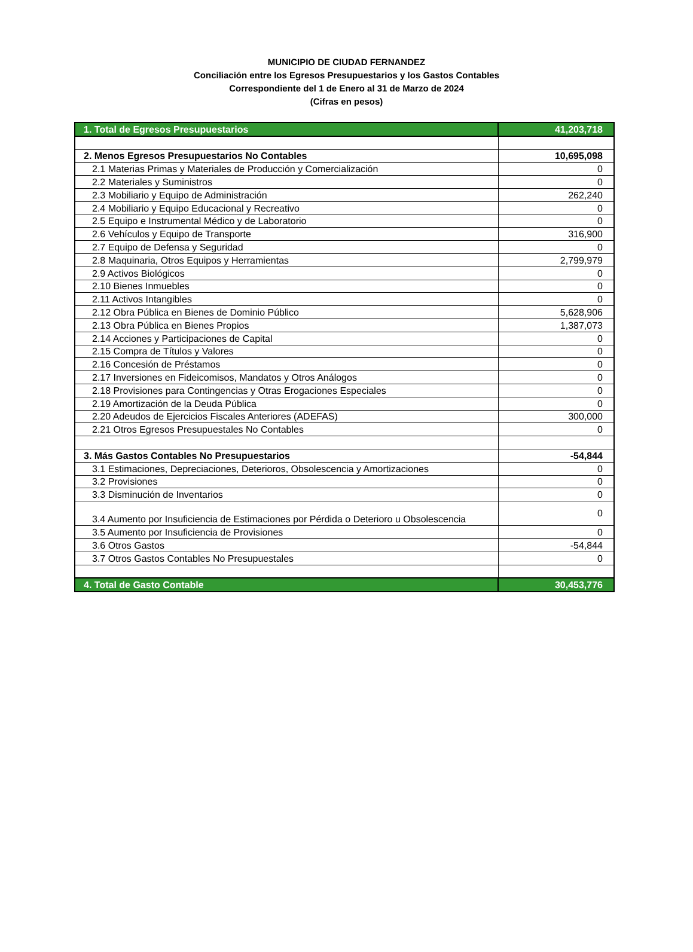MUNICIPIO DE CIUDAD FERNANDEZ
Conciliación entre los Egresos Presupuestarios y los Gastos Contables
Correspondiente del 1 de Enero al 31 de Marzo de 2024
(Cifras en pesos)
| 1. Total de Egresos Presupuestarios | 41,203,718 |
| 2. Menos Egresos Presupuestarios No Contables | 10,695,098 |
| 2.1 Materias Primas y Materiales de Producción y Comercialización | 0 |
| 2.2 Materiales y Suministros | 0 |
| 2.3 Mobiliario y Equipo de Administración | 262,240 |
| 2.4 Mobiliario y Equipo Educacional y Recreativo | 0 |
| 2.5 Equipo e Instrumental Médico y de Laboratorio | 0 |
| 2.6 Vehículos y Equipo de Transporte | 316,900 |
| 2.7 Equipo de Defensa y Seguridad | 0 |
| 2.8 Maquinaria, Otros Equipos y Herramientas | 2,799,979 |
| 2.9 Activos Biológicos | 0 |
| 2.10 Bienes Inmuebles | 0 |
| 2.11 Activos Intangibles | 0 |
| 2.12 Obra Pública en Bienes de Dominio Público | 5,628,906 |
| 2.13 Obra Pública en Bienes Propios | 1,387,073 |
| 2.14 Acciones y Participaciones de Capital | 0 |
| 2.15 Compra de Títulos y Valores | 0 |
| 2.16 Concesión de Préstamos | 0 |
| 2.17 Inversiones en Fideicomisos, Mandatos y Otros Análogos | 0 |
| 2.18 Provisiones para Contingencias y Otras Erogaciones Especiales | 0 |
| 2.19 Amortización de la Deuda Pública | 0 |
| 2.20 Adeudos de Ejercicios Fiscales Anteriores (ADEFAS) | 300,000 |
| 2.21 Otros Egresos Presupuestales No Contables | 0 |
| 3. Más Gastos Contables No Presupuestarios | -54,844 |
| 3.1 Estimaciones, Depreciaciones, Deterioros, Obsolescencia y Amortizaciones | 0 |
| 3.2 Provisiones | 0 |
| 3.3 Disminución de Inventarios | 0 |
| 3.4 Aumento por Insuficiencia de Estimaciones por Pérdida o Deterioro u Obsolescencia | 0 |
| 3.5 Aumento por Insuficiencia de Provisiones | 0 |
| 3.6 Otros Gastos | -54,844 |
| 3.7 Otros Gastos Contables No Presupuestales | 0 |
| 4. Total de Gasto Contable | 30,453,776 |